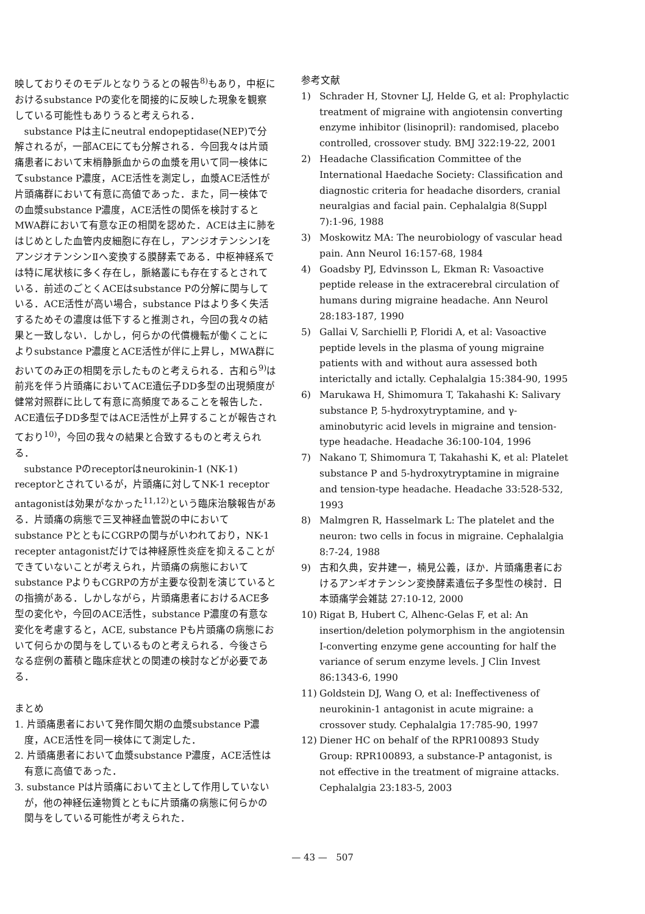映しておりそのモデルとなりうるとの報告<sup>8)</sup>もあり，中枢におけるsubstance Pの変化を間接的に反映した現象を観察している可能性もありうると考えられる．
substance Pは主にneutral endopeptidase(NEP)で分解されるが，一部ACEにても分解される．今回我々は片頭痛患者において末梢静脈血からの血漿を用いて同一検体にてsubstance P濃度，ACE活性を測定し，血漿ACE活性が片頭痛群において有意に高値であった．また，同一検体での血漿substance P濃度，ACE活性の関係を検討するとMWA群において有意な正の相関を認めた．ACEは主に肺をはじめとした血管内皮細胞に存在し，アンジオテンシンⅠをアンジオテンシンⅡへ変換する膜酵素である．中枢神経系では特に尾状核に多く存在し，脈絡叢にも存在するとされている．前述のごとくACEはsubstance Pの分解に関与している．ACE活性が高い場合，substance Pはより多く失活するためその濃度は低下すると推測され，今回の我々の結果と一致しない．しかし，何らかの代償機転が働くことによりsubstance P濃度とACE活性が伴に上昇し，MWA群においてのみ正の相関を示したものと考えられる．古和ら<sup>9)</sup>は前兆を伴う片頭痛においてACE遺伝子DD多型の出現頻度が健常対照群に比して有意に高頻度であることを報告した．ACE遺伝子DD多型ではACE活性が上昇することが報告されており<sup>10)</sup>，今回の我々の結果と合致するものと考えられる．
substance Pのreceptorはneurokinin-1 (NK-1) receptorとされているが，片頭痛に対してNK-1 receptor antagonistは効果がなかった<sup>11,12)</sup>という臨床治験報告がある．片頭痛の病態で三叉神経血管説の中においてsubstance PとともにCGRPの関与がいわれており，NK-1 recepter antagonistだけでは神経原性炎症を抑えることができていないことが考えられ，片頭痛の病態においてsubstance PよりもCGRPの方が主要な役割を演じているとの指摘がある．しかしながら，片頭痛患者におけるACE多型の変化や，今回のACE活性，substance P濃度の有意な変化を考慮すると，ACE, substance Pも片頭痛の病態において何らかの関与をしているものと考えられる．今後さらなる症例の蓄積と臨床症状との関連の検討などが必要である．
まとめ
1. 片頭痛患者において発作間欠期の血漿substance P濃度，ACE活性を同一検体にて測定した．
2. 片頭痛患者において血漿substance P濃度，ACE活性は有意に高値であった．
3. substance Pは片頭痛において主として作用していないが，他の神経伝達物質とともに片頭痛の病態に何らかの関与をしている可能性が考えられた．
参考文献
1) Schrader H, Stovner LJ, Helde G, et al: Prophylactic treatment of migraine with angiotensin converting enzyme inhibitor (lisinopril): randomised, placebo controlled, crossover study. BMJ 322:19-22, 2001
2) Headache Classification Committee of the International Haedache Society: Classification and diagnostic criteria for headache disorders, cranial neuralgias and facial pain. Cephalalgia 8(Suppl 7):1-96, 1988
3) Moskowitz MA: The neurobiology of vascular head pain. Ann Neurol 16:157-68, 1984
4) Goadsby PJ, Edvinsson L, Ekman R: Vasoactive peptide release in the extracerebral circulation of humans during migraine headache. Ann Neurol 28:183-187, 1990
5) Gallai V, Sarchielli P, Floridi A, et al: Vasoactive peptide levels in the plasma of young migraine patients with and without aura assessed both interictally and ictally. Cephalalgia 15:384-90, 1995
6) Marukawa H, Shimomura T, Takahashi K: Salivary substance P, 5-hydroxytryptamine, and γ-aminobutyric acid levels in migraine and tension-type headache. Headache 36:100-104, 1996
7) Nakano T, Shimomura T, Takahashi K, et al: Platelet substance P and 5-hydroxytryptamine in migraine and tension-type headache. Headache 33:528-532, 1993
8) Malmgren R, Hasselmark L: The platelet and the neuron: two cells in focus in migraine. Cephalalgia 8:7-24, 1988
9) 古和久典，安井建一，楠見公義，ほか．片頭痛患者におけるアンギオテンシン変換酵素遺伝子多型性の検討．日本頭痛学会雑誌 27:10-12, 2000
10) Rigat B, Hubert C, Alhenc-Gelas F, et al: An insertion/deletion polymorphism in the angiotensin I-converting enzyme gene accounting for half the variance of serum enzyme levels. J Clin Invest 86:1343-6, 1990
11) Goldstein DJ, Wang O, et al: Ineffectiveness of neurokinin-1 antagonist in acute migraine: a crossover study. Cephalalgia 17:785-90, 1997
12) Diener HC on behalf of the RPR100893 Study Group: RPR100893, a substance-P antagonist, is not effective in the treatment of migraine attacks. Cephalalgia 23:183-5, 2003
— 43 — 507